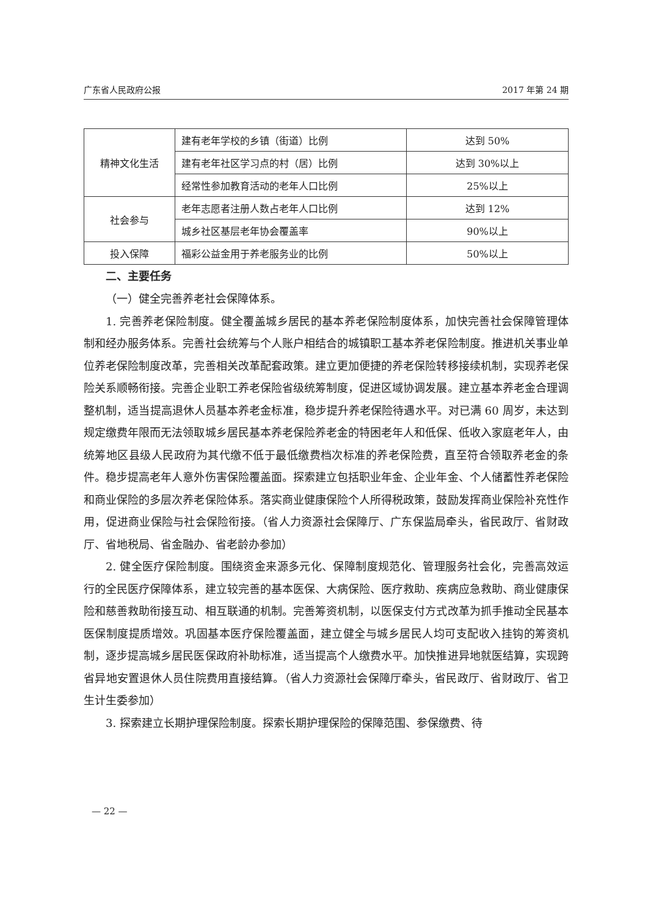广东省人民政府公报 2017 年第 24 期
| 精神文化生活 | 建有老年学校的乡镇（街道）比例 | 达到 50% |
| | 建有老年社区学习点的村（居）比例 | 达到 30%以上 |
| | 经常性参加教育活动的老年人口比例 | 25%以上 |
| 社会参与 | 老年志愿者注册人数占老年人口比例 | 达到 12% |
| | 城乡社区基层老年协会覆盖率 | 90%以上 |
| 投入保障 | 福彩公益金用于养老服务业的比例 | 50%以上 |
二、主要任务
（一）健全完善养老社会保障体系。
1. 完善养老保险制度。健全覆盖城乡居民的基本养老保险制度体系，加快完善社会保障管理体制和经办服务体系。完善社会统筹与个人账户相结合的城镇职工基本养老保险制度。推进机关事业单位养老保险制度改革，完善相关改革配套政策。建立更加便捷的养老保险转移接续机制，实现养老保险关系顺畅衔接。完善企业职工养老保险省级统筹制度，促进区域协调发展。建立基本养老金合理调整机制，适当提高退休人员基本养老金标准，稳步提升养老保险待遇水平。对已满 60 周岁，未达到规定缴费年限而无法领取城乡居民基本养老保险养老金的特困老年人和低保、低收入家庭老年人，由统筹地区县级人民政府为其代缴不低于最低缴费档次标准的养老保险费，直至符合领取养老金的条件。稳步提高老年人意外伤害保险覆盖面。探索建立包括职业年金、企业年金、个人储蓄性养老保险和商业保险的多层次养老保险体系。落实商业健康保险个人所得税政策，鼓励发挥商业保险补充性作用，促进商业保险与社会保险衔接。（省人力资源社会保障厅、广东保监局牵头，省民政厅、省财政厅、省地税局、省金融办、省老龄办参加）
2. 健全医疗保险制度。围绕资金来源多元化、保障制度规范化、管理服务社会化，完善高效运行的全民医疗保障体系，建立较完善的基本医保、大病保险、医疗救助、疾病应急救助、商业健康保险和慈善救助衔接互动、相互联通的机制。完善筹资机制，以医保支付方式改革为抓手推动全民基本医保制度提质增效。巩固基本医疗保险覆盖面，建立健全与城乡居民人均可支配收入挂钩的筹资机制，逐步提高城乡居民医保政府补助标准，适当提高个人缴费水平。加快推进异地就医结算，实现跨省异地安置退休人员住院费用直接结算。（省人力资源社会保障厅牵头，省民政厅、省财政厅、省卫生计生委参加）
3. 探索建立长期护理保险制度。探索长期护理保险的保障范围、参保缴费、待
— 22 —